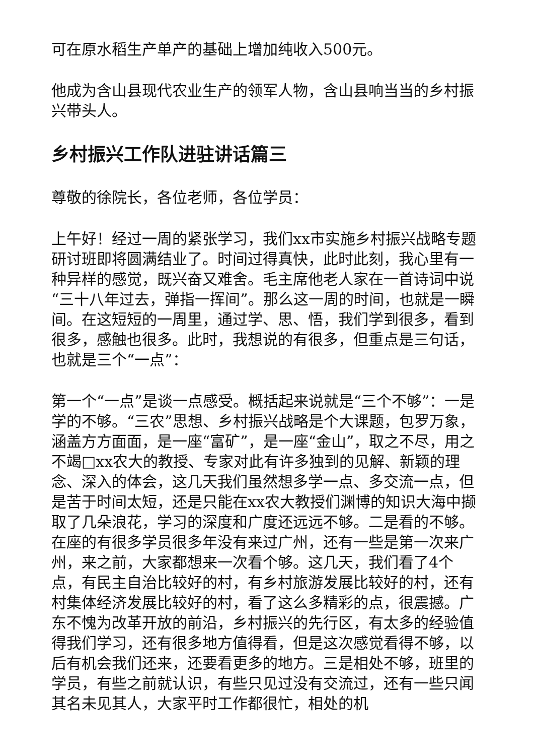可在原水稻生产单产的基础上增加纯收入500元。
他成为含山县现代农业生产的领军人物，含山县响当当的乡村振兴带头人。
乡村振兴工作队进驻讲话篇三
尊敬的徐院长，各位老师，各位学员：
上午好！经过一周的紧张学习，我们xx市实施乡村振兴战略专题研讨班即将圆满结业了。时间过得真快，此时此刻，我心里有一种异样的感觉，既兴奋又难舍。毛主席他老人家在一首诗词中说“三十八年过去，弹指一挥间”。那么这一周的时间，也就是一瞬间。在这短短的一周里，通过学、思、悟，我们学到很多，看到很多，感触也很多。此时，我想说的有很多，但重点是三句话，也就是三个“一点”：
第一个“一点”是谈一点感受。概括起来说就是“三个不够”：一是学的不够。“三农”思想、乡村振兴战略是个大课题，包罗万象，涵盖方方面面，是一座“富矿”，是一座“金山”，取之不尽，用之不竭□xx农大的教授、专家对此有许多独到的见解、新颖的理念、深入的体会，这几天我们虽然想多学一点、多交流一点，但是苦于时间太短，还是只能在xx农大教授们渊博的知识大海中撷取了几朵浪花，学习的深度和广度还远远不够。二是看的不够。在座的有很多学员很多年没有来过广州，还有一些是第一次来广州，来之前，大家都想来一次看个够。这几天，我们看了4个点，有民主自治比较好的村，有乡村旅游发展比较好的村，还有村集体经济发展比较好的村，看了这么多精彩的点，很震撼。广东不愧为改革开放的前沿，乡村振兴的先行区，有太多的经验值得我们学习，还有很多地方值得看，但是这次感觉看得不够，以后有机会我们还来，还要看更多的地方。三是相处不够，班里的学员，有些之前就认识，有些只见过没有交流过，还有一些只闻其名未见其人，大家平时工作都很忙，相处的机